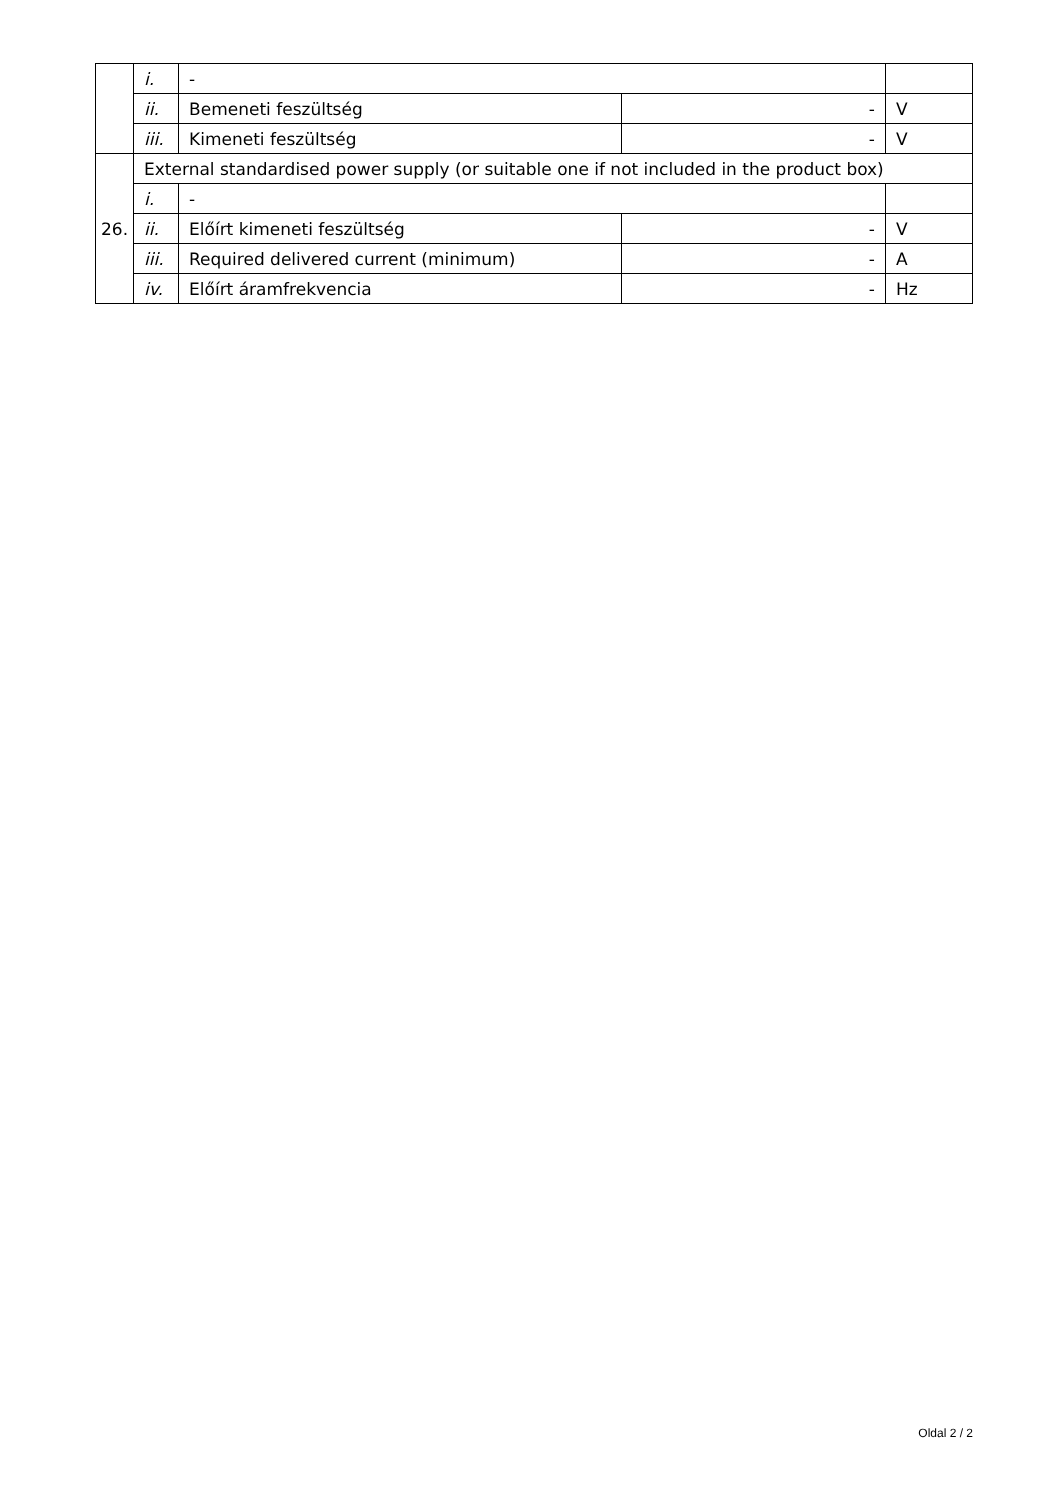| | i. | - | | |
| | ii. | Bemeneti feszültség | - | V |
| | iii. | Kimeneti feszültség | - | V |
| 26. | External standardised power supply (or suitable one if not included in the product box) | | | |
| | i. | - | | |
| | ii. | Előírt kimeneti feszültség | - | V |
| | iii. | Required delivered current (minimum) | - | A |
| | iv. | Előírt áramfrekvencia | - | Hz |
Oldal 2 / 2